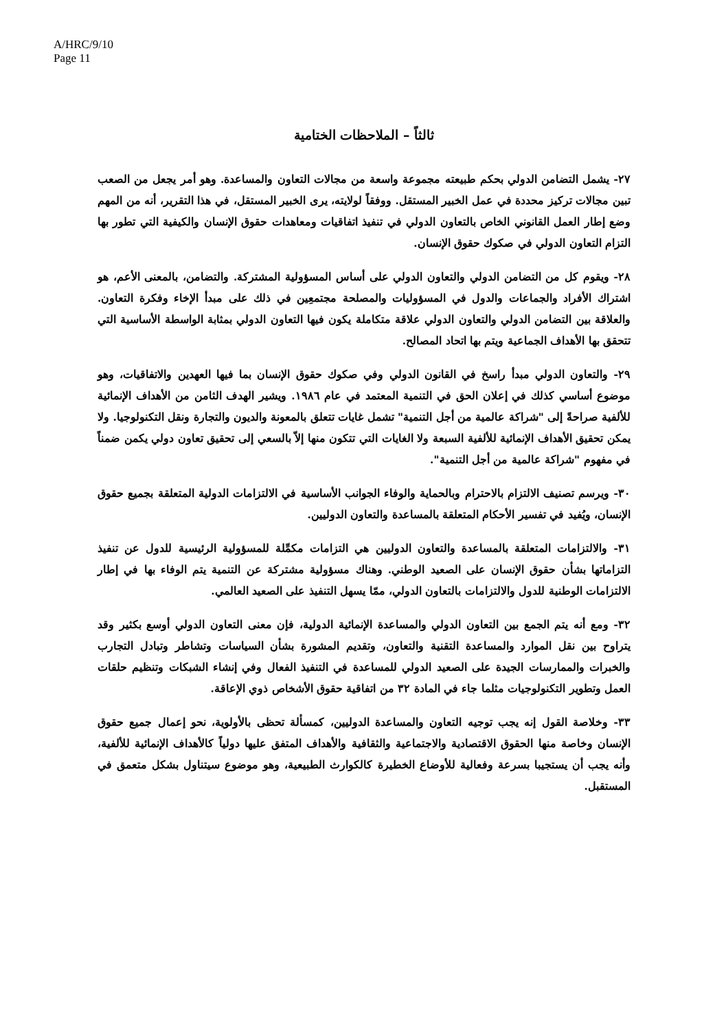A/HRC/9/10
Page 11
ثالثاً – الملاحظات الختامية
٢٧- يشمل التضامن الدولي بحكم طبيعته مجموعة واسعة من مجالات التعاون والمساعدة. وهو أمر يجعل من الصعب تبين مجالات تركيز محددة في عمل الخبير المستقل. ووفقاً لولايته، يرى الخبير المستقل، في هذا التقرير، أنه من المهم وضع إطار العمل القانوني الخاص بالتعاون الدولي في تنفيذ اتفاقيات ومعاهدات حقوق الإنسان والكيفية التي تطور بها التزام التعاون الدولي في صكوك حقوق الإنسان.
٢٨- ويقوم كل من التضامن الدولي والتعاون الدولي على أساس المسؤولية المشتركة. والتضامن، بالمعنى الأعم، هو اشتراك الأفراد والجماعات والدول في المسؤوليات والمصلحة مجتمعِين في ذلك على مبدأ الإخاء وفكرة التعاون. والعلاقة بين التضامن الدولي والتعاون الدولي علاقة متكاملة يكون فيها التعاون الدولي بمثابة الواسطة الأساسية التي تتحقق بها الأهداف الجماعية ويتم بها اتحاد المصالح.
٢٩- والتعاون الدولي مبدأ راسخ في القانون الدولي وفي صكوك حقوق الإنسان بما فيها العهدين والاتفاقيات، وهو موضوع أساسي كذلك في إعلان الحق في التنمية المعتمد في عام ١٩٨٦. ويشير الهدف الثامن من الأهداف الإنمائية للألفية صراحةً إلى "شراكة عالمية من أجل التنمية" تشمل غايات تتعلق بالمعونة والديون والتجارة ونقل التكنولوجيا. ولا يمكن تحقيق الأهداف الإنمائية للألفية السبعة ولا الغايات التي تتكون منها إلاّ بالسعي إلى تحقيق تعاون دولي يكمن ضمناً في مفهوم "شراكة عالمية من أجل التنمية".
٣٠- ويرسم تصنيف الالتزام بالاحترام وبالحماية والوفاء الجوانب الأساسية في الالتزامات الدولية المتعلقة بجميع حقوق الإنسان، ويُفيد في تفسير الأحكام المتعلقة بالمساعدة والتعاون الدوليين.
٣١- والالتزامات المتعلقة بالمساعدة والتعاون الدوليين هي التزامات مكمِّلة للمسؤولية الرئيسية للدول عن تنفيذ التزاماتها بشأن حقوق الإنسان على الصعيد الوطني. وهناك مسؤولية مشتركة عن التنمية يتم الوفاء بها في إطار الالتزامات الوطنية للدول والالتزامات بالتعاون الدولي، ممّا يسهل التنفيذ على الصعيد العالمي.
٣٢- ومع أنه يتم الجمع بين التعاون الدولي والمساعدة الإنمائية الدولية، فإن معنى التعاون الدولي أوسع بكثير وقد يتراوح بين نقل الموارد والمساعدة التقنية والتعاون، وتقديم المشورة بشأن السياسات وتشاطر وتبادل التجارب والخبرات والممارسات الجيدة على الصعيد الدولي للمساعدة في التنفيذ الفعال وفي إنشاء الشبكات وتنظيم حلقات العمل وتطوير التكنولوجيات مثلما جاء في المادة ٣٢ من اتفاقية حقوق الأشخاص ذوي الإعاقة.
٣٣- وخلاصة القول إنه يجب توجيه التعاون والمساعدة الدوليين، كمسألة تحظى بالأولوية، نحو إعمال جميع حقوق الإنسان وخاصة منها الحقوق الاقتصادية والاجتماعية والثقافية والأهداف المتفق عليها دولياً كالأهداف الإنمائية للألفية، وأنه يجب أن يستجيبا بسرعة وفعالية للأوضاع الخطيرة كالكوارث الطبيعية، وهو موضوع سيتناول بشكل متعمق في المستقبل.